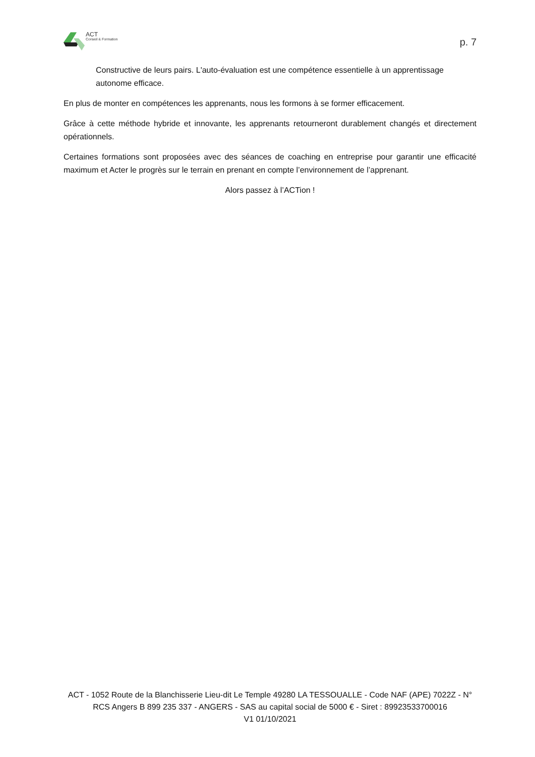ACT
Conseil & Formation
p. 7
Constructive de leurs pairs. L'auto-évaluation est une compétence essentielle à un apprentissage autonome efficace.
En plus de monter en compétences les apprenants, nous les formons à se former efficacement.
Grâce à cette méthode hybride et innovante, les apprenants retourneront durablement changés et directement opérationnels.
Certaines formations sont proposées avec des séances de coaching en entreprise pour garantir une efficacité maximum et Acter le progrès sur le terrain en prenant en compte l’environnement de l’apprenant.
Alors passez à l’ACTion !
ACT - 1052 Route de la Blanchisserie Lieu-dit Le Temple 49280 LA TESSOUALLE - Code NAF (APE) 7022Z - N° RCS Angers B 899 235 337 - ANGERS - SAS au capital social de 5000 € - Siret : 89923533700016
V1 01/10/2021